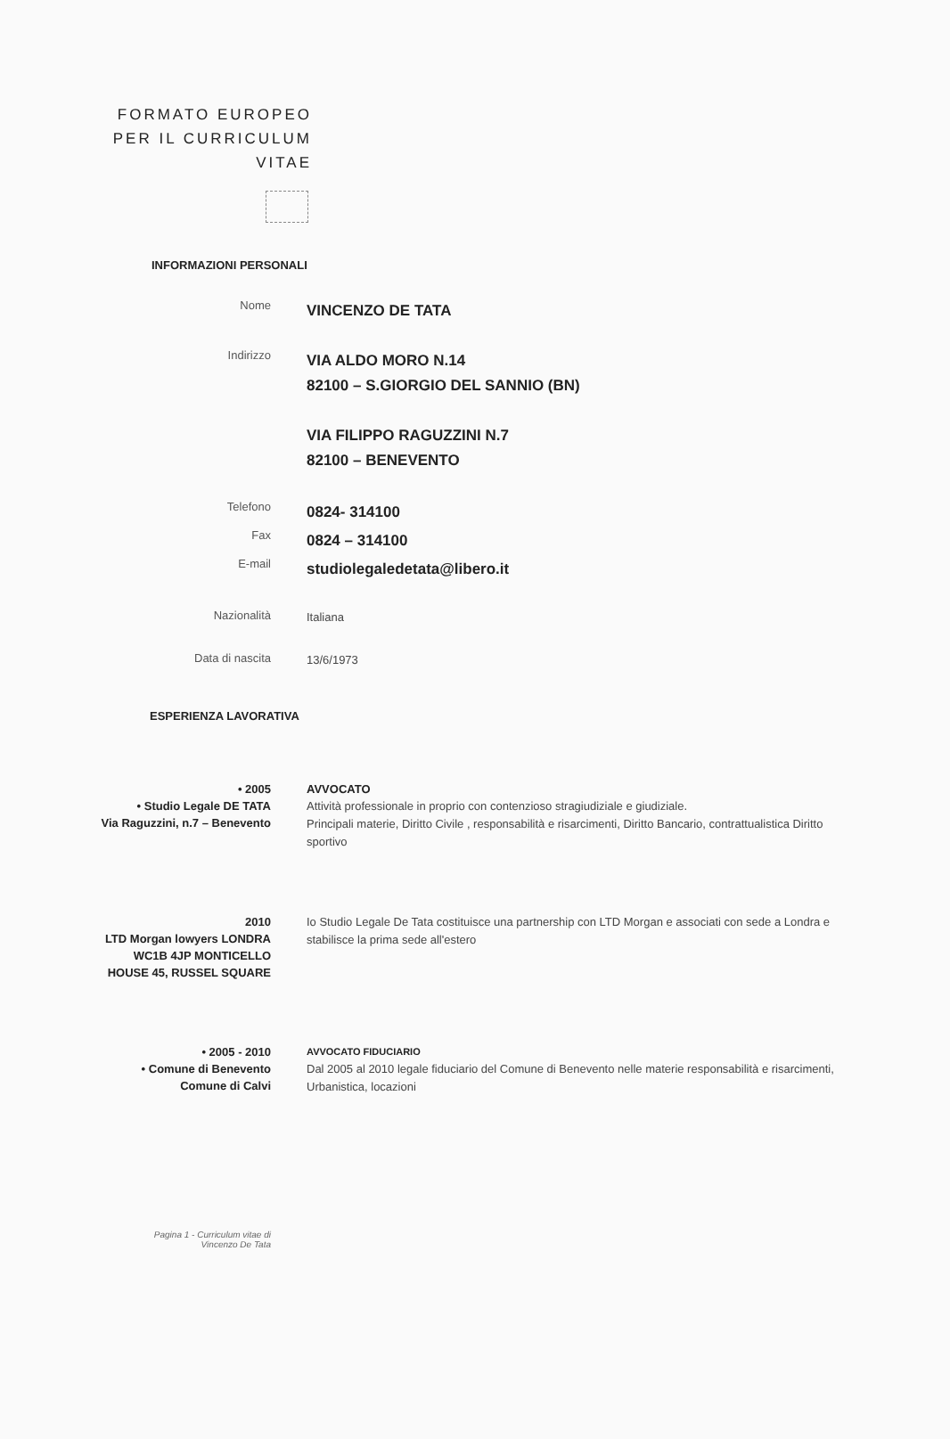FORMATO EUROPEO
PER IL CURRICULUM
VITAE
INFORMAZIONI PERSONALI
Nome
VINCENZO DE TATA
Indirizzo
VIA ALDO MORO N.14
82100 – S.GIORGIO DEL SANNIO (BN)
VIA FILIPPO RAGUZZINI N.7
82100 – BENEVENTO
Telefono
0824- 314100
Fax
0824 – 314100
E-mail
studiolegaledetata@libero.it
Nazionalità
Italiana
Data di nascita
13/6/1973
ESPERIENZA LAVORATIVA
• 2005
• Studio Legale DE TATA
Via Raguzzini, n.7 – Benevento
AVVOCATO
Attività professionale in proprio con contenzioso stragiudiziale e giudiziale.
Principali materie, Diritto Civile , responsabilità e risarcimenti, Diritto Bancario, contrattualistica Diritto sportivo
2010
LTD Morgan lowyers LONDRA WC1B 4JP MONTICELLO HOUSE 45, RUSSEL SQUARE
Io Studio Legale De Tata costituisce una partnership con LTD Morgan e associati con sede a Londra e stabilisce la prima sede all'estero
• 2005 - 2010
• Comune di Benevento
Comune di Calvi
AVVOCATO FIDUCIARIO
Dal 2005 al 2010 legale fiduciario del Comune di Benevento nelle materie responsabilità e risarcimenti, Urbanistica, locazioni
Pagina 1 - Curriculum vitae di
Vincenzo De Tata